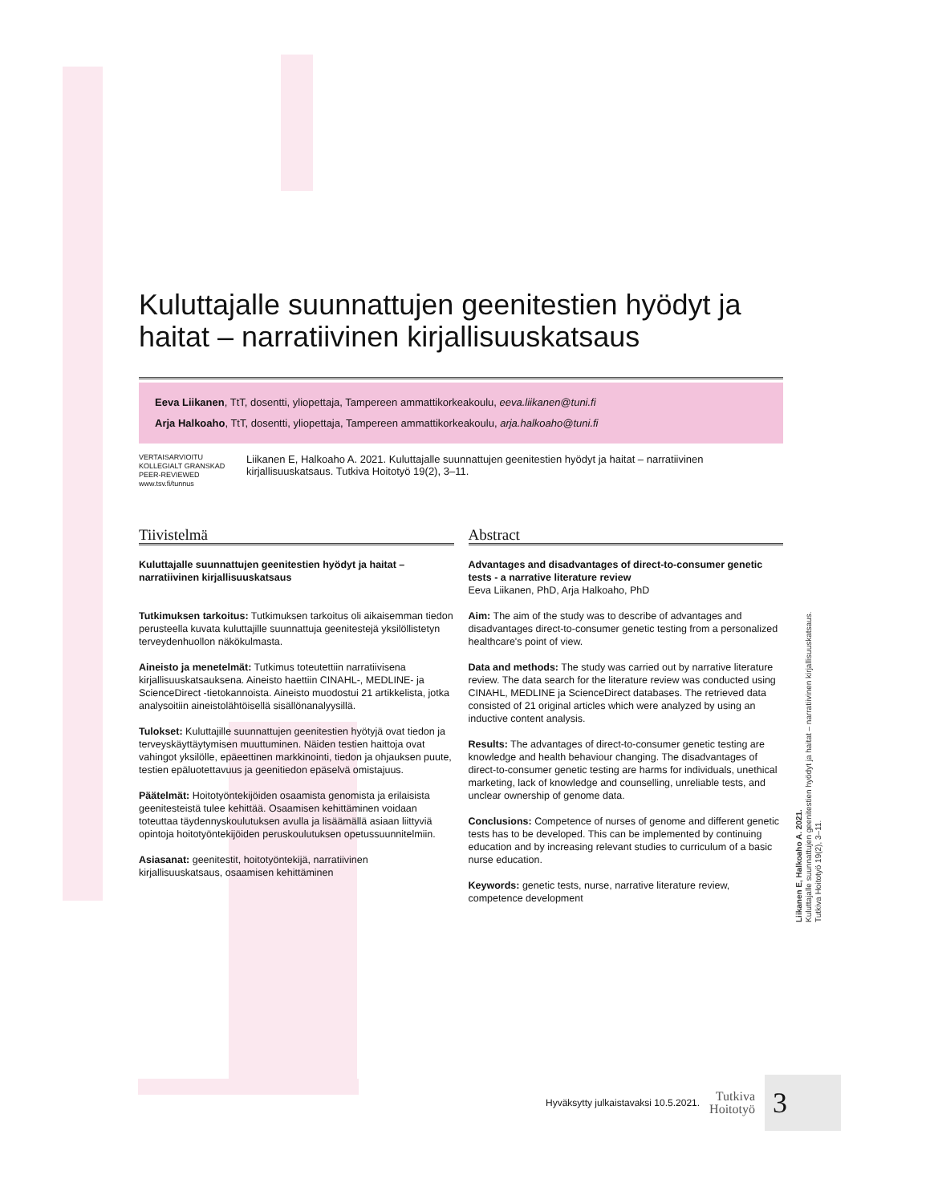Kuluttajalle suunnattujen geenitestien hyödyt ja haitat – narratiivinen kirjallisuuskatsaus
Eeva Liikanen, TtT, dosentti, yliopettaja, Tampereen ammattikorkeakoulu, eeva.liikanen@tuni.fi
Arja Halkoaho, TtT, dosentti, yliopettaja, Tampereen ammattikorkeakoulu, arja.halkoaho@tuni.fi
VERTAISARVIOITU
KOLLEGIALT GRANSKAD
PEER-REVIEWED
www.tsv.fi/tunnus
Liikanen E, Halkoaho A. 2021. Kuluttajalle suunnattujen geenitestien hyödyt ja haitat – narratiivinen kirjallisuuskatsaus. Tutkiva Hoitotyö 19(2), 3–11.
Tiivistelmä
Kuluttajalle suunnattujen geenitestien hyödyt ja haitat – narratiivinen kirjallisuuskatsaus
Tutkimuksen tarkoitus: Tutkimuksen tarkoitus oli aikaisemman tiedon perusteella kuvata kuluttajille suunnattuja geenitestejä yksilöllistetyn terveydenhuollon näkökulmasta.
Aineisto ja menetelmät: Tutkimus toteutettiin narratiivisena kirjallisuuskatsauksena. Aineisto haettiin CINAHL-, MEDLINE- ja ScienceDirect -tietokannoista. Aineisto muodostui 21 artikkelista, jotka analysoitiin aineistolähtöisellä sisällönanalyysillä.
Tulokset: Kuluttajille suunnattujen geenitestien hyötyjä ovat tiedon ja terveyskäyttäytymisen muuttuminen. Näiden testien haittoja ovat vahingot yksilölle, epäeettinen markkinointi, tiedon ja ohjauksen puute, testien epäluotettavuus ja geenitiedon epäselvä omistajuus.
Päätelmät: Hoitotyöntekijöiden osaamista genomista ja erilaisista geenitesteistä tulee kehittää. Osaamisen kehittäminen voidaan toteuttaa täydennyskoulutuksen avulla ja lisäämällä asiaan liittyviä opintoja hoitotyöntekijöiden peruskoulutuksen opetussuunnitelmiin.
Asiasanat: geenitestit, hoitotyöntekijä, narratiivinen kirjallisuuskatsaus, osaamisen kehittäminen
Abstract
Advantages and disadvantages of direct-to-consumer genetic tests - a narrative literature review
Eeva Liikanen, PhD, Arja Halkoaho, PhD
Aim: The aim of the study was to describe of advantages and disadvantages direct-to-consumer genetic testing from a personalized healthcare's point of view.
Data and methods: The study was carried out by narrative literature review. The data search for the literature review was conducted using CINAHL, MEDLINE ja ScienceDirect databases. The retrieved data consisted of 21 original articles which were analyzed by using an inductive content analysis.
Results: The advantages of direct-to-consumer genetic testing are knowledge and health behaviour changing. The disadvantages of direct-to-consumer genetic testing are harms for individuals, unethical marketing, lack of knowledge and counselling, unreliable tests, and unclear ownership of genome data.
Conclusions: Competence of nurses of genome and different genetic tests has to be developed. This can be implemented by continuing education and by increasing relevant studies to curriculum of a basic nurse education.
Keywords: genetic tests, nurse, narrative literature review, competence development
Liikanen E, Halkoaho A. 2021.
Kuluttajalle suunnattujen geenitestien hyödyt ja haitat – narratiivinen kirjallisuuskatsaus.
Tutkiva Hoitotyö 19(2), 3–11.
Hyväksytty julkaistavaksi 10.5.2021.
Tutkiva
Hoitotyö
3